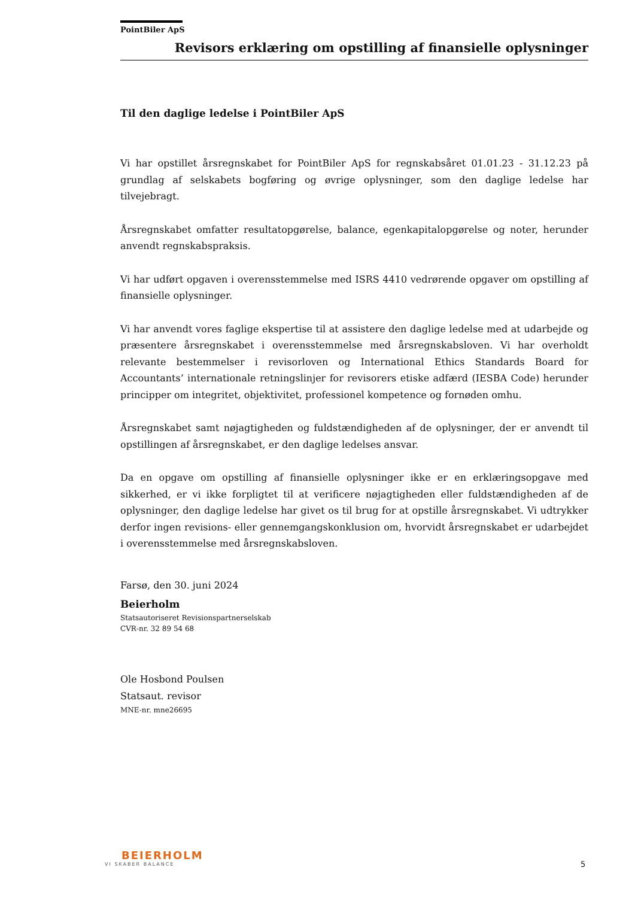PointBiler ApS
Revisors erklæring om opstilling af finansielle oplysninger
Til den daglige ledelse i PointBiler ApS
Vi har opstillet årsregnskabet for PointBiler ApS for regnskabsåret 01.01.23 - 31.12.23 på grundlag af selskabets bogføring og øvrige oplysninger, som den daglige ledelse har tilvejebragt.
Årsregnskabet omfatter resultatopgørelse, balance, egenkapitalopgørelse og noter, herunder anvendt regnskabspraksis.
Vi har udført opgaven i overensstemmelse med ISRS 4410 vedrørende opgaver om opstilling af finansielle oplysninger.
Vi har anvendt vores faglige ekspertise til at assistere den daglige ledelse med at udarbejde og præsentere årsregnskabet i overensstemmelse med årsregnskabsloven. Vi har overholdt relevante bestemmelser i revisorloven og International Ethics Standards Board for Accountants’ internationale retningslinjer for revisorers etiske adfærd (IESBA Code) herunder principper om integritet, objektivitet, professionel kompetence og fornøden omhu.
Årsregnskabet samt nøjagtigheden og fuldstændigheden af de oplysninger, der er anvendt til opstillingen af årsregnskabet, er den daglige ledelses ansvar.
Da en opgave om opstilling af finansielle oplysninger ikke er en erklæringsopgave med sikkerhed, er vi ikke forpligtet til at verificere nøjagtigheden eller fuldstændigheden af de oplysninger, den daglige ledelse har givet os til brug for at opstille årsregnskabet. Vi udtrykker derfor ingen revisions- eller gennemgangskonklusion om, hvorvidt årsregnskabet er udarbejdet i overensstemmelse med årsregnskabsloven.
Farsø, den 30. juni 2024
Beierholm
Statsautoriseret Revisionspartnerselskab
CVR-nr. 32 89 54 68
Ole Hosbond Poulsen
Statsaut. revisor
MNE-nr. mne26695
BEIERHOLM
VI SKABER BALANCE
5